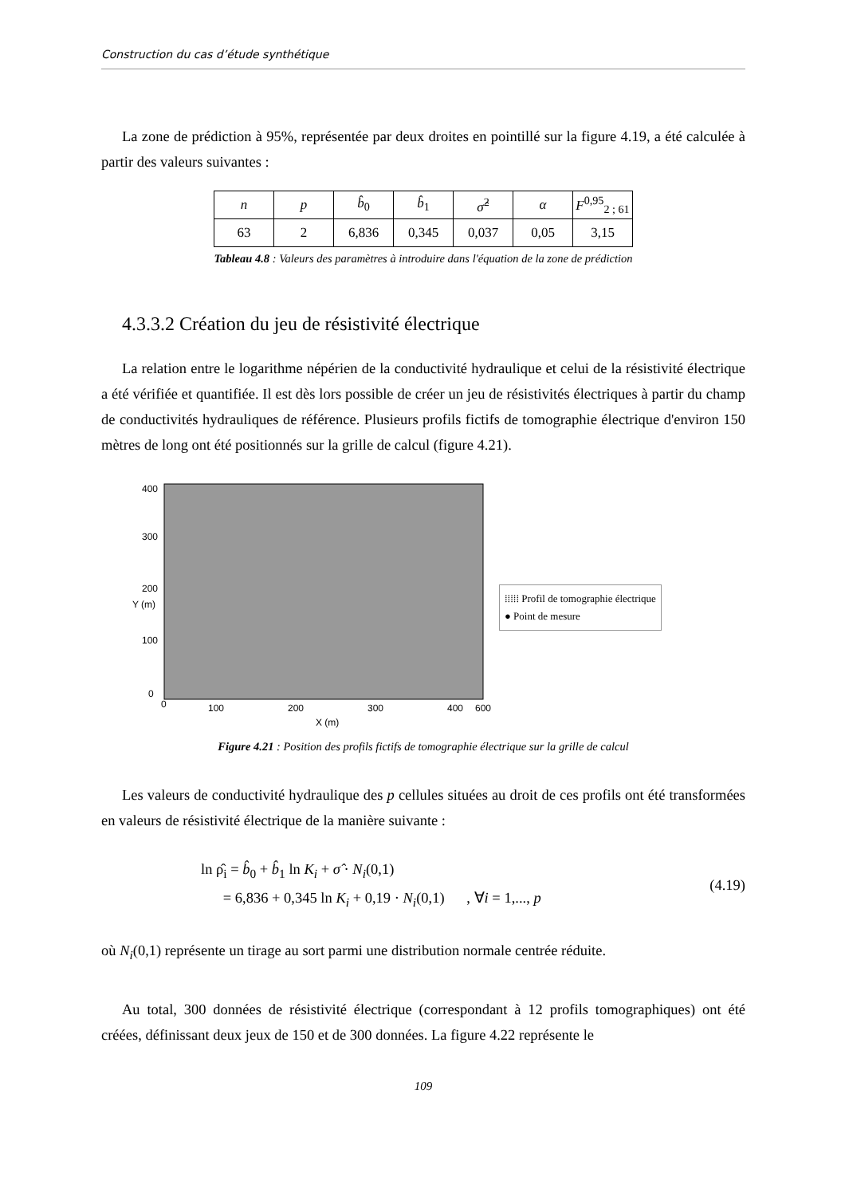Construction du cas d’étude synthétique
La zone de prédiction à 95%, représentée par deux droites en pointillé sur la figure 4.19, a été calculée à partir des valeurs suivantes :
| n | p | b̂<sub>0</sub> | b̂<sub>1</sub> | σ̂<sup>2</sup> | α | F<sup>0,95</sup><sub>2 ; 61</sub> |
| 63 | 2 | 6,836 | 0,345 | 0,037 | 0,05 | 3,15 |
Tableau 4.8 : Valeurs des paramètres à introduire dans l'équation de la zone de prédiction
4.3.3.2 Création du jeu de résistivité électrique
La relation entre le logarithme népérien de la conductivité hydraulique et celui de la résistivité électrique a été vérifiée et quantifiée. Il est dès lors possible de créer un jeu de résistivités électriques à partir du champ de conductivités hydrauliques de référence. Plusieurs profils fictifs de tomographie électrique d'environ 150 mètres de long ont été positionnés sur la grille de calcul (figure 4.21).
0
100
200
300
400
600
X (m)
Y (m)
0
100
200
300
400
⁞⁞⁞⁞⁞ Profil de tomographie électrique
● Point de mesure
Figure 4.21 : Position des profils fictifs de tomographie électrique sur la grille de calcul
Les valeurs de conductivité hydraulique des p cellules situées au droit de ces profils ont été transformées en valeurs de résistivité électrique de la manière suivante :
ln ρ̂<sub>i</sub> = b̂<sub>0</sub> + b̂<sub>1</sub> ln K<sub>i</sub> + σ̂ · N<sub>i</sub>(0,1)
= 6,836 + 0,345 ln K<sub>i</sub> + 0,19 · N<sub>i</sub>(0,1) , ∀i = 1,..., p
(4.19)
où N<sub>i</sub>(0,1) représente un tirage au sort parmi une distribution normale centrée réduite.
Au total, 300 données de résistivité électrique (correspondant à 12 profils tomographiques) ont été créées, définissant deux jeux de 150 et de 300 données. La figure 4.22 représente le
109